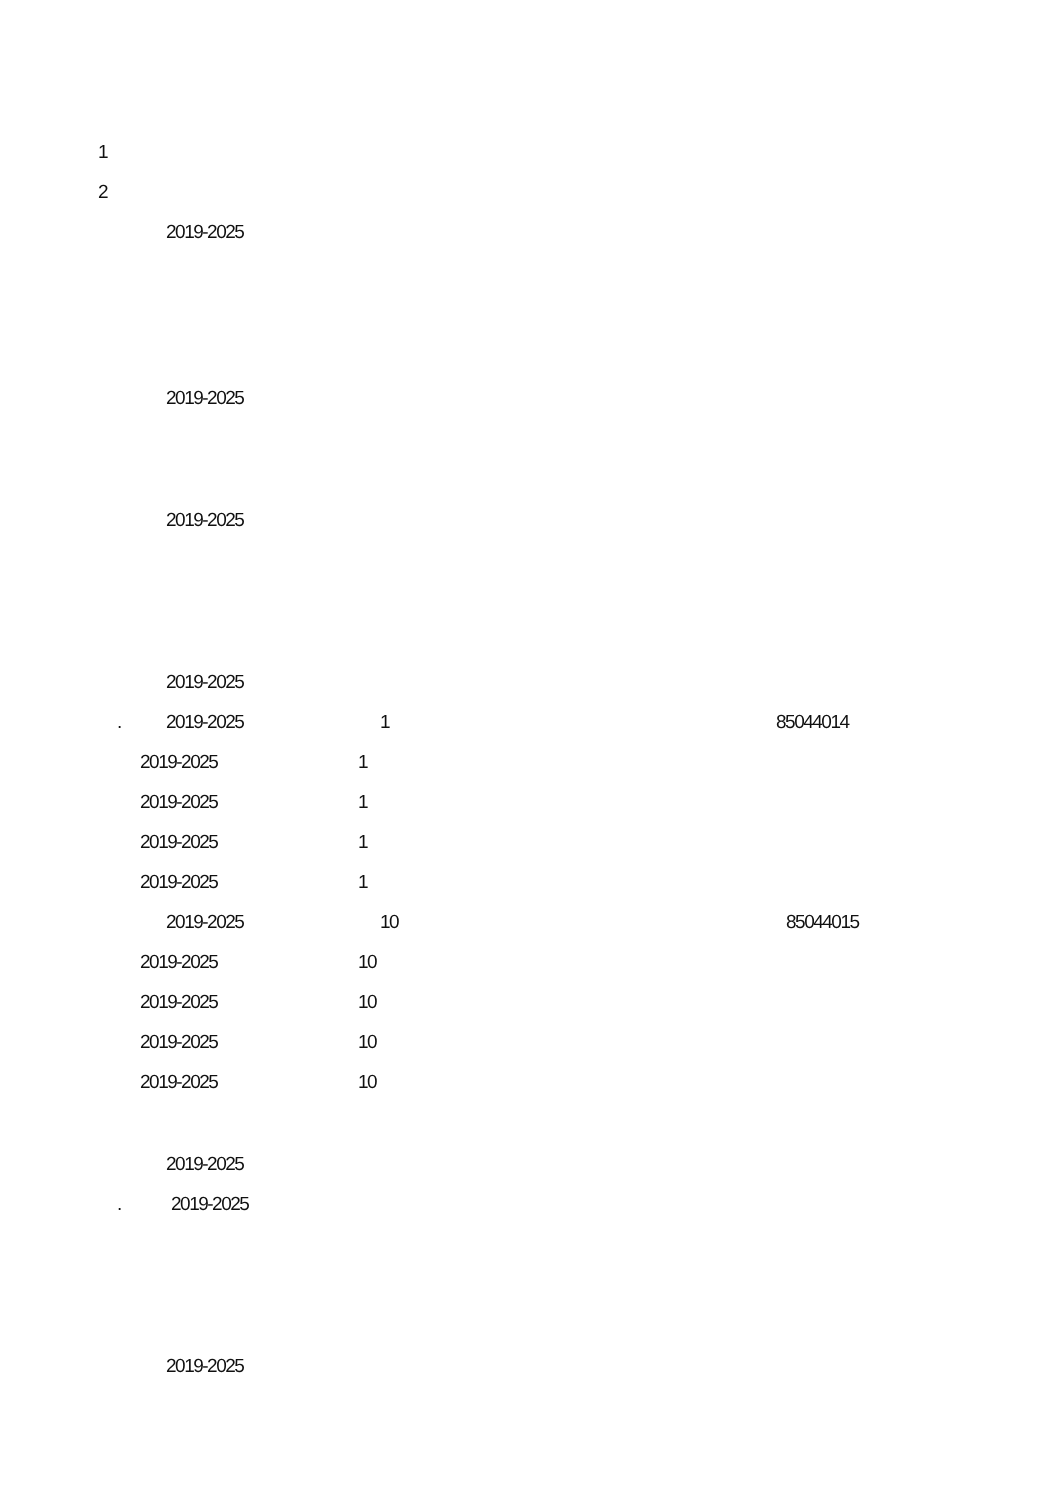1
2
2019-2025
2019-2025
2019-2025
2019-2025
. 2019-2025 1 85044014
2019-2025 1
2019-2025 1
2019-2025 1
2019-2025 1
2019-2025 10 85044015
2019-2025 10
2019-2025 10
2019-2025 10
2019-2025 10
2019-2025
. 2019-2025
2019-2025